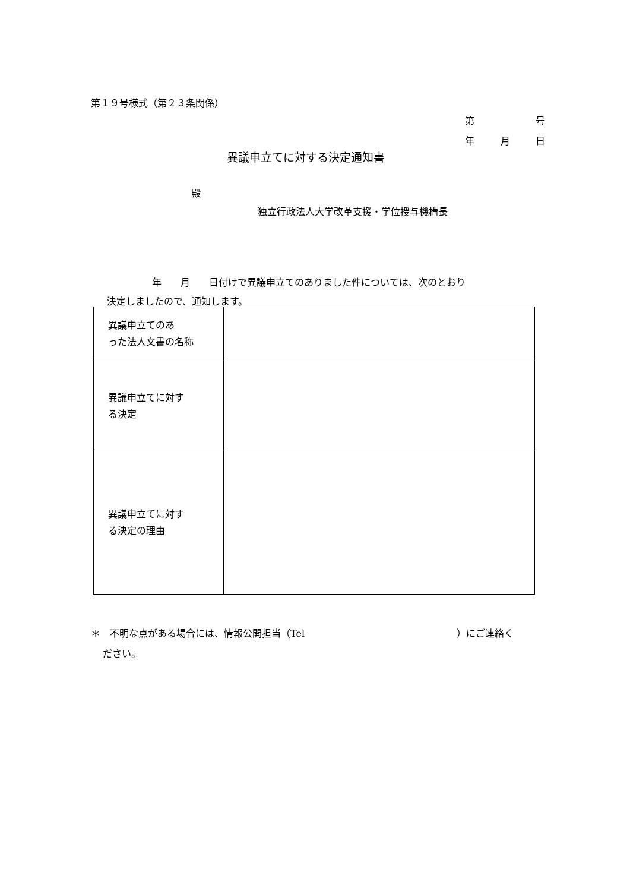第１９号様式（第２３条関係）
第 号
年 月 日
異議申立てに対する決定通知書
殿
独立行政法人大学改革支援・学位授与機構長
年　　月　　日付けで異議申立てのありました件については、次のとおり
決定しましたので、通知します。
| 異議申立てのあ った法人文書の名称 | |
| 異議申立てに対す る決定 | |
| 異議申立てに対す る決定の理由 | |
＊　不明な点がある場合には、情報公開担当（Tel　　　　　　　　　　　　　　　　）にご連絡く
ださい。